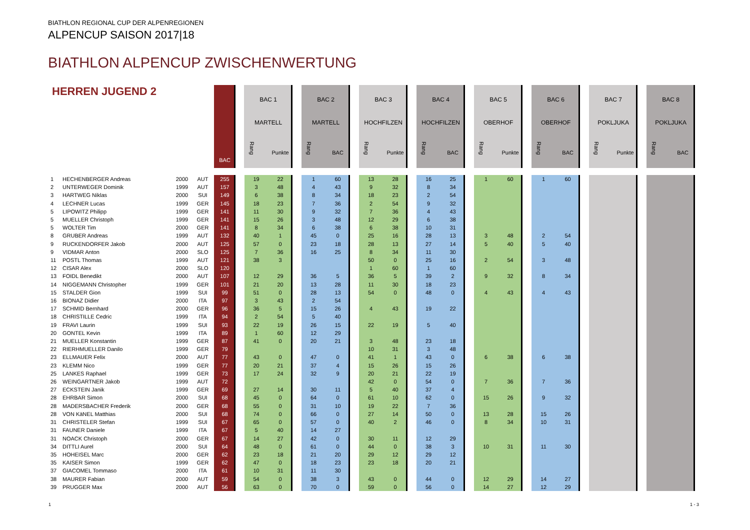BIATHLON REGIONAL CUP DER ALPENREGIONEN
ALPENCUP SAISON 2017|18
BIATHLON ALPENCUP ZWISCHENWERTUNG
| HERREN JUGEND 2 | | | | BAC | BAC 1 MARTELL | | BAC 2 MARTELL | | BAC 3 HOCHFILZEN | | BAC 4 HOCHFILZEN | | BAC 5 OBERHOF | | BAC 6 OBERHOF | | BAC 7 POKLJUKA | | BAC 8 POKLJUKA | |
| --- | --- | --- | --- | --- | --- | --- | --- | --- | --- | --- | --- | --- | --- | --- | --- | --- | --- | --- | --- | --- |
| | | | | | Rang | Punkte | Rang | BAC | Rang | Punkte | Rang | BAC | Rang | Punkte | Rang | BAC | Rang | Punkte | Rang | BAC |
| 1 | HECHENBERGER Andreas | 2000 | AUT | 255 | 19 | 22 | 1 | 60 | 13 | 28 | 16 | 25 | 1 | 60 | 1 | 60 | | | | |
| 2 | UNTERWEGER Dominik | 1999 | AUT | 157 | 3 | 48 | 4 | 43 | 9 | 32 | 8 | 34 | | | | | | | | |
| 3 | HARTWEG Niklas | 2000 | SUI | 149 | 6 | 38 | 8 | 34 | 18 | 23 | 2 | 54 | | | | | | | | |
| 4 | LECHNER Lucas | 1999 | GER | 145 | 18 | 23 | 7 | 36 | 2 | 54 | 9 | 32 | | | | | | | | |
| 5 | LIPOWITZ Philipp | 1999 | GER | 141 | 11 | 30 | 9 | 32 | 7 | 36 | 4 | 43 | | | | | | | | |
| 5 | MUELLER Christoph | 1999 | GER | 141 | 15 | 26 | 3 | 48 | 12 | 29 | 6 | 38 | | | | | | | | |
| 5 | WOLTER Tim | 2000 | GER | 141 | 8 | 34 | 6 | 38 | 6 | 38 | 10 | 31 | | | | | | | | |
| 8 | GRUBER Andreas | 1999 | AUT | 132 | 40 | 1 | 45 | 0 | 25 | 16 | 28 | 13 | 3 | 48 | 2 | 54 | | | | |
| 9 | RUCKENDORFER Jakob | 2000 | AUT | 125 | 57 | 0 | 23 | 18 | 28 | 13 | 27 | 14 | 5 | 40 | 5 | 40 | | | | |
| 9 | VIDMAR Anton | 2000 | SLO | 125 | 7 | 36 | 16 | 25 | 8 | 34 | 11 | 30 | | | | | | | | |
| 11 | POSTL Thomas | 1999 | AUT | 121 | 38 | 3 | | | 50 | 0 | 25 | 16 | 2 | 54 | 3 | 48 | | | | |
| 12 | CISAR Alex | 2000 | SLO | 120 | | | | | 1 | 60 | 1 | 60 | | | | | | | | |
| 13 | FOIDL Benedikt | 2000 | AUT | 107 | 12 | 29 | 36 | 5 | 36 | 5 | 39 | 2 | 9 | 32 | 8 | 34 | | | | |
| 14 | NIGGEMANN Christopher | 1999 | GER | 101 | 21 | 20 | 13 | 28 | 11 | 30 | 18 | 23 | | | | | | | | |
| 15 | STALDER Gion | 1999 | SUI | 99 | 51 | 0 | 28 | 13 | 54 | 0 | 48 | 0 | 4 | 43 | 4 | 43 | | | | |
| 16 | BIONAZ Didier | 2000 | ITA | 97 | 3 | 43 | 2 | 54 | | | | | | | | | | | | |
| 17 | SCHMID Bernhard | 2000 | GER | 96 | 36 | 5 | 15 | 26 | 4 | 43 | 19 | 22 | | | | | | | | |
| 18 | CHRISTILLE Cedric | 1999 | ITA | 94 | 2 | 54 | 5 | 40 | | | | | | | | | | | | |
| 19 | FRAVI Laurin | 1999 | SUI | 93 | 22 | 19 | 26 | 15 | 22 | 19 | 5 | 40 | | | | | | | | |
| 20 | GONTEL Kevin | 1999 | ITA | 89 | 1 | 60 | 12 | 29 | | | | | | | | | | | | |
| 21 | MUELLER Konstantin | 1999 | GER | 87 | 41 | 0 | 20 | 21 | 3 | 48 | 23 | 18 | | | | | | | | |
| 22 | RIERHMUELLER Danilo | 1999 | GER | 79 | | | | | 10 | 31 | 3 | 48 | | | | | | | | |
| 23 | ELLMAUER Felix | 2000 | AUT | 77 | 43 | 0 | 47 | 0 | 41 | 1 | 43 | 0 | 6 | 38 | 6 | 38 | | | | |
| 23 | KLEMM Nico | 1999 | GER | 77 | 20 | 21 | 37 | 4 | 15 | 26 | 15 | 26 | | | | | | | | |
| 25 | LANKES Raphael | 1999 | GER | 73 | 17 | 24 | 32 | 9 | 20 | 21 | 22 | 19 | | | | | | | | |
| 26 | WEINGARTNER Jakob | 1999 | AUT | 72 | | | | | 42 | 0 | 54 | 0 | 7 | 36 | 7 | 36 | | | | |
| 27 | ECKSTEIN Janik | 1999 | GER | 69 | 27 | 14 | 30 | 11 | 5 | 40 | 37 | 4 | | | | | | | | |
| 28 | EHRBAR Simon | 2000 | SUI | 68 | 45 | 0 | 64 | 0 | 61 | 10 | 62 | 0 | 15 | 26 | 9 | 32 | | | | |
| 28 | MADERSBACHER Frederik | 2000 | GER | 68 | 55 | 0 | 31 | 10 | 19 | 22 | 7 | 36 | | | | | | | | |
| 28 | VON KäNEL Matthias | 2000 | SUI | 68 | 74 | 0 | 66 | 0 | 27 | 14 | 50 | 0 | 13 | 28 | 15 | 26 | | | | |
| 31 | CHRISTELER Stefan | 1999 | SUI | 67 | 65 | 0 | 57 | 0 | 40 | 2 | 46 | 0 | 8 | 34 | 10 | 31 | | | | |
| 31 | FAUNER Daniele | 1999 | ITA | 67 | 5 | 40 | 14 | 27 | | | | | | | | | | | | |
| 31 | NOACK Christoph | 2000 | GER | 67 | 14 | 27 | 42 | 0 | 30 | 11 | 12 | 29 | | | | | | | | |
| 34 | DITTLI Aurel | 2000 | SUI | 64 | 48 | 0 | 61 | 0 | 44 | 0 | 38 | 3 | 10 | 31 | 11 | 30 | | | | |
| 35 | HOHEISEL Marc | 2000 | GER | 62 | 23 | 18 | 21 | 20 | 29 | 12 | 29 | 12 | | | | | | | | |
| 35 | KAISER Simon | 1999 | GER | 62 | 47 | 0 | 18 | 23 | 23 | 18 | 20 | 21 | | | | | | | | |
| 37 | GIACOMEL Tommaso | 2000 | ITA | 61 | 10 | 31 | 11 | 30 | | | | | | | | | | | | |
| 38 | MAURER Fabian | 2000 | AUT | 59 | 54 | 0 | 38 | 3 | 43 | 0 | 44 | 0 | 12 | 29 | 14 | 27 | | | | |
| 39 | PRUGGER Max | 2000 | AUT | 56 | 63 | 0 | 70 | 0 | 59 | 0 | 56 | 0 | 14 | 27 | 12 | 29 | | | | |
1 1 - 3